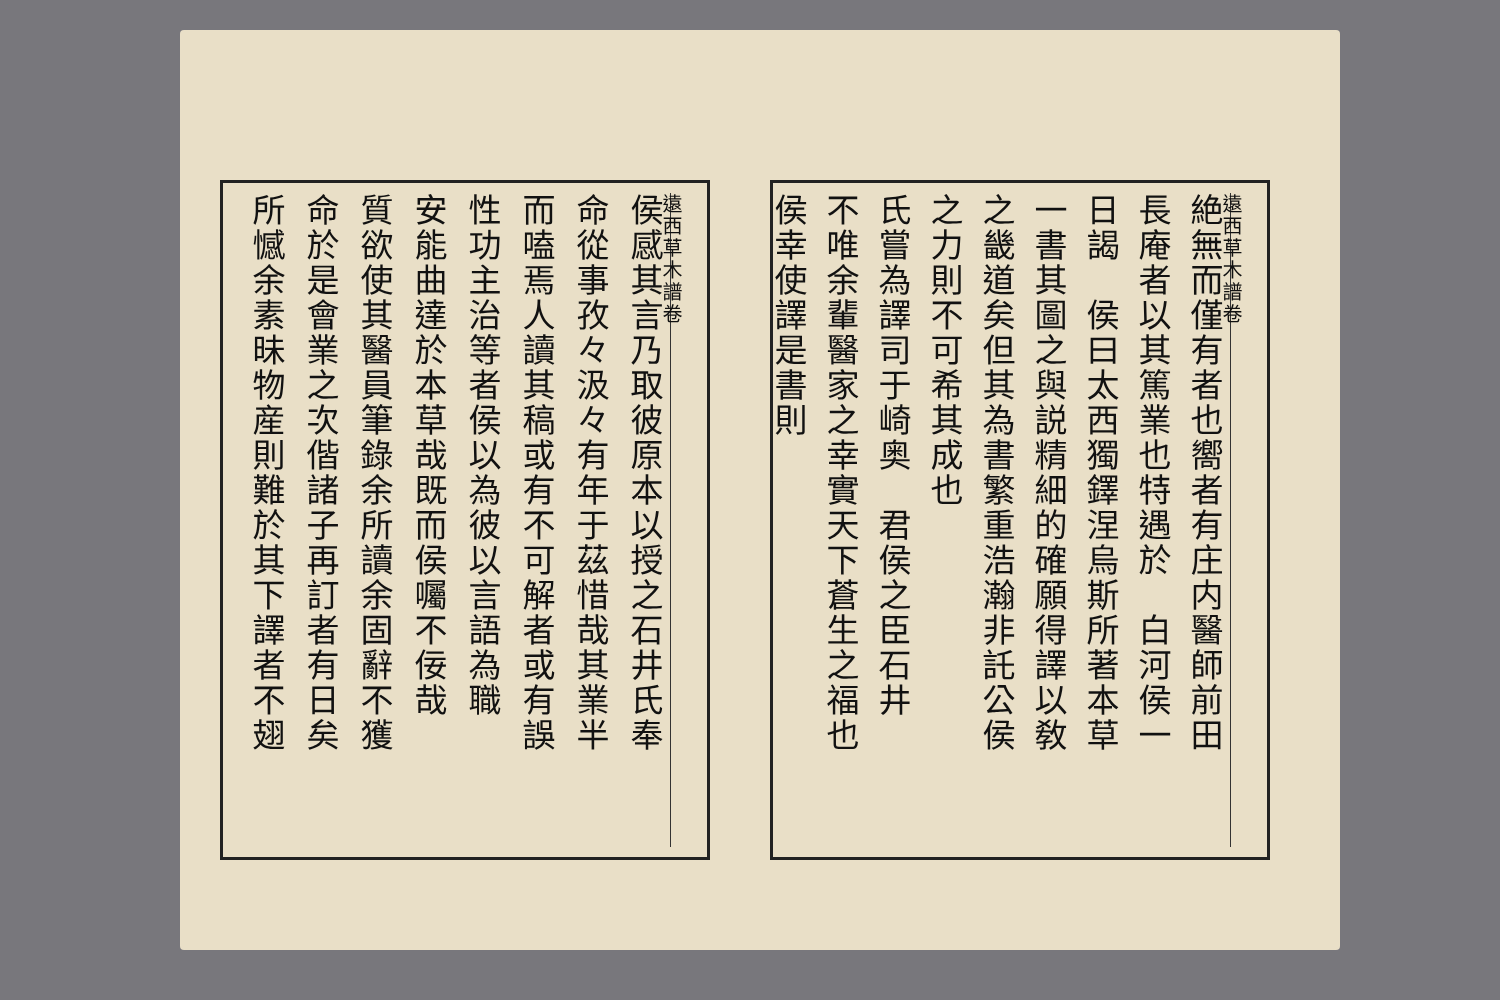遠西草木譜卷
絶無而僅有者也嚮者有庄内醫師前田
長庵者以其篤業也特遇於　白河侯一
日謁　侯曰太西獨鐸涅烏斯所著本草
一書其圖之與説精細的確願得譯以敎
之畿道矣但其為書繁重浩瀚非託公侯
之力則不可希其成也
氏嘗為譯司于崎奥　君侯之臣石井
不唯余輩醫家之幸實天下蒼生之福也
侯幸使譯是書則
遠西草木譜卷
侯感其言乃取彼原本以授之石井氏奉
命從事孜々汲々有年于茲惜哉其業半
而嗑焉人讀其稿或有不可解者或有誤
性功主治等者侯以為彼以言語為職
安能曲達於本草哉既而侯囑不佞哉
質欲使其醫員筆錄余所讀余固辭不獲
命於是會業之次偕諸子再訂者有日矣
所憾余素昧物産則難於其下譯者不翅